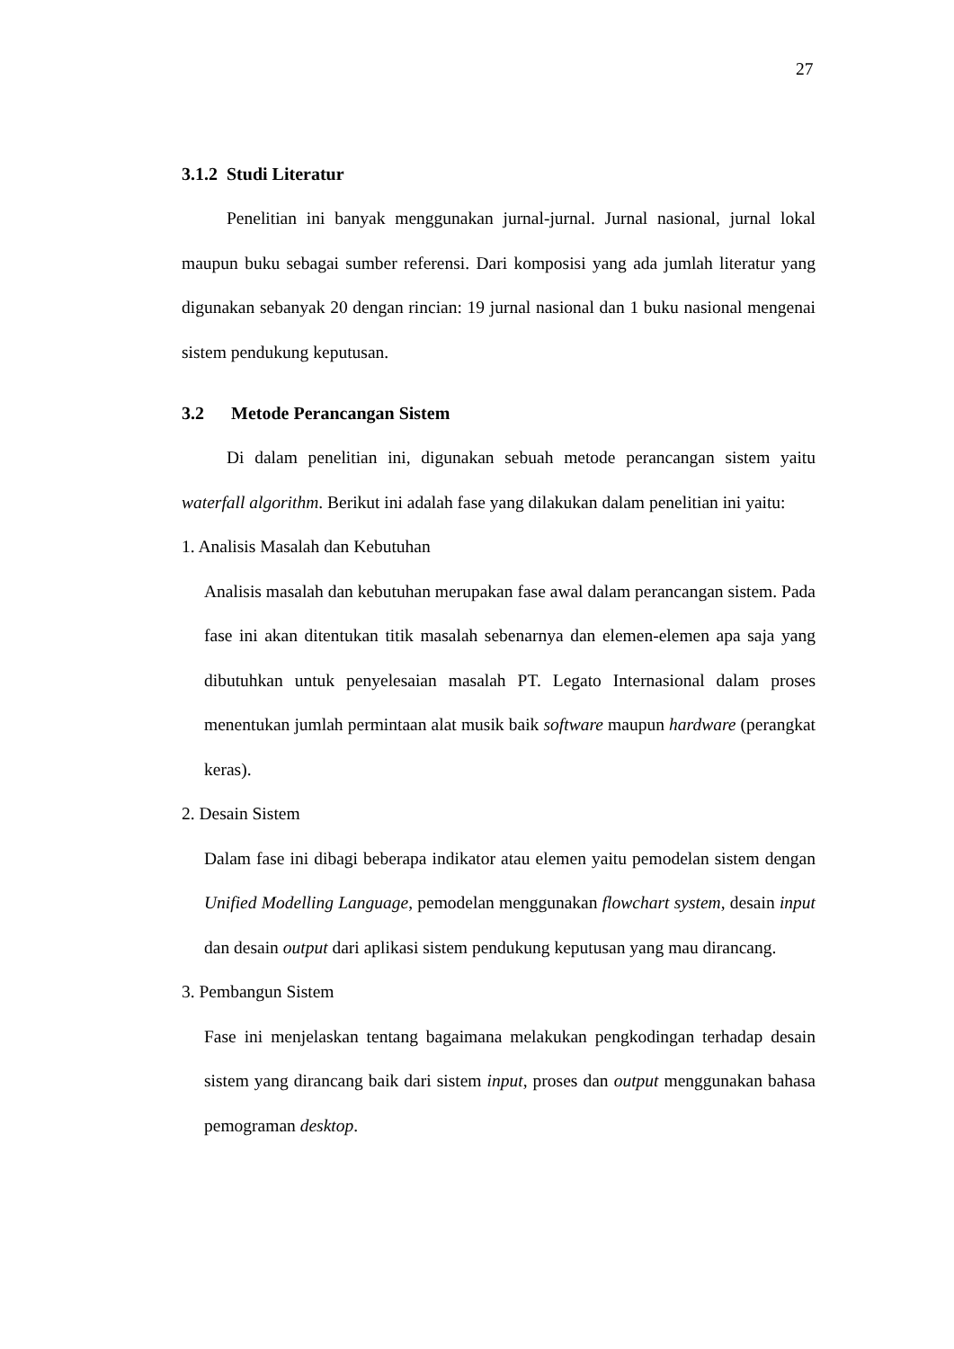27
3.1.2 Studi Literatur
Penelitian ini banyak menggunakan jurnal-jurnal. Jurnal nasional, jurnal lokal maupun buku sebagai sumber referensi. Dari komposisi yang ada jumlah literatur yang digunakan sebanyak 20 dengan rincian: 19 jurnal nasional dan 1 buku nasional mengenai sistem pendukung keputusan.
3.2 Metode Perancangan Sistem
Di dalam penelitian ini, digunakan sebuah metode perancangan sistem yaitu waterfall algorithm. Berikut ini adalah fase yang dilakukan dalam penelitian ini yaitu:
1. Analisis Masalah dan Kebutuhan
Analisis masalah dan kebutuhan merupakan fase awal dalam perancangan sistem. Pada fase ini akan ditentukan titik masalah sebenarnya dan elemen-elemen apa saja yang dibutuhkan untuk penyelesaian masalah PT. Legato Internasional dalam proses menentukan jumlah permintaan alat musik baik software maupun hardware (perangkat keras).
2. Desain Sistem
Dalam fase ini dibagi beberapa indikator atau elemen yaitu pemodelan sistem dengan Unified Modelling Language, pemodelan menggunakan flowchart system, desain input dan desain output dari aplikasi sistem pendukung keputusan yang mau dirancang.
3. Pembangun Sistem
Fase ini menjelaskan tentang bagaimana melakukan pengkodingan terhadap desain sistem yang dirancang baik dari sistem input, proses dan output menggunakan bahasa pemograman desktop.